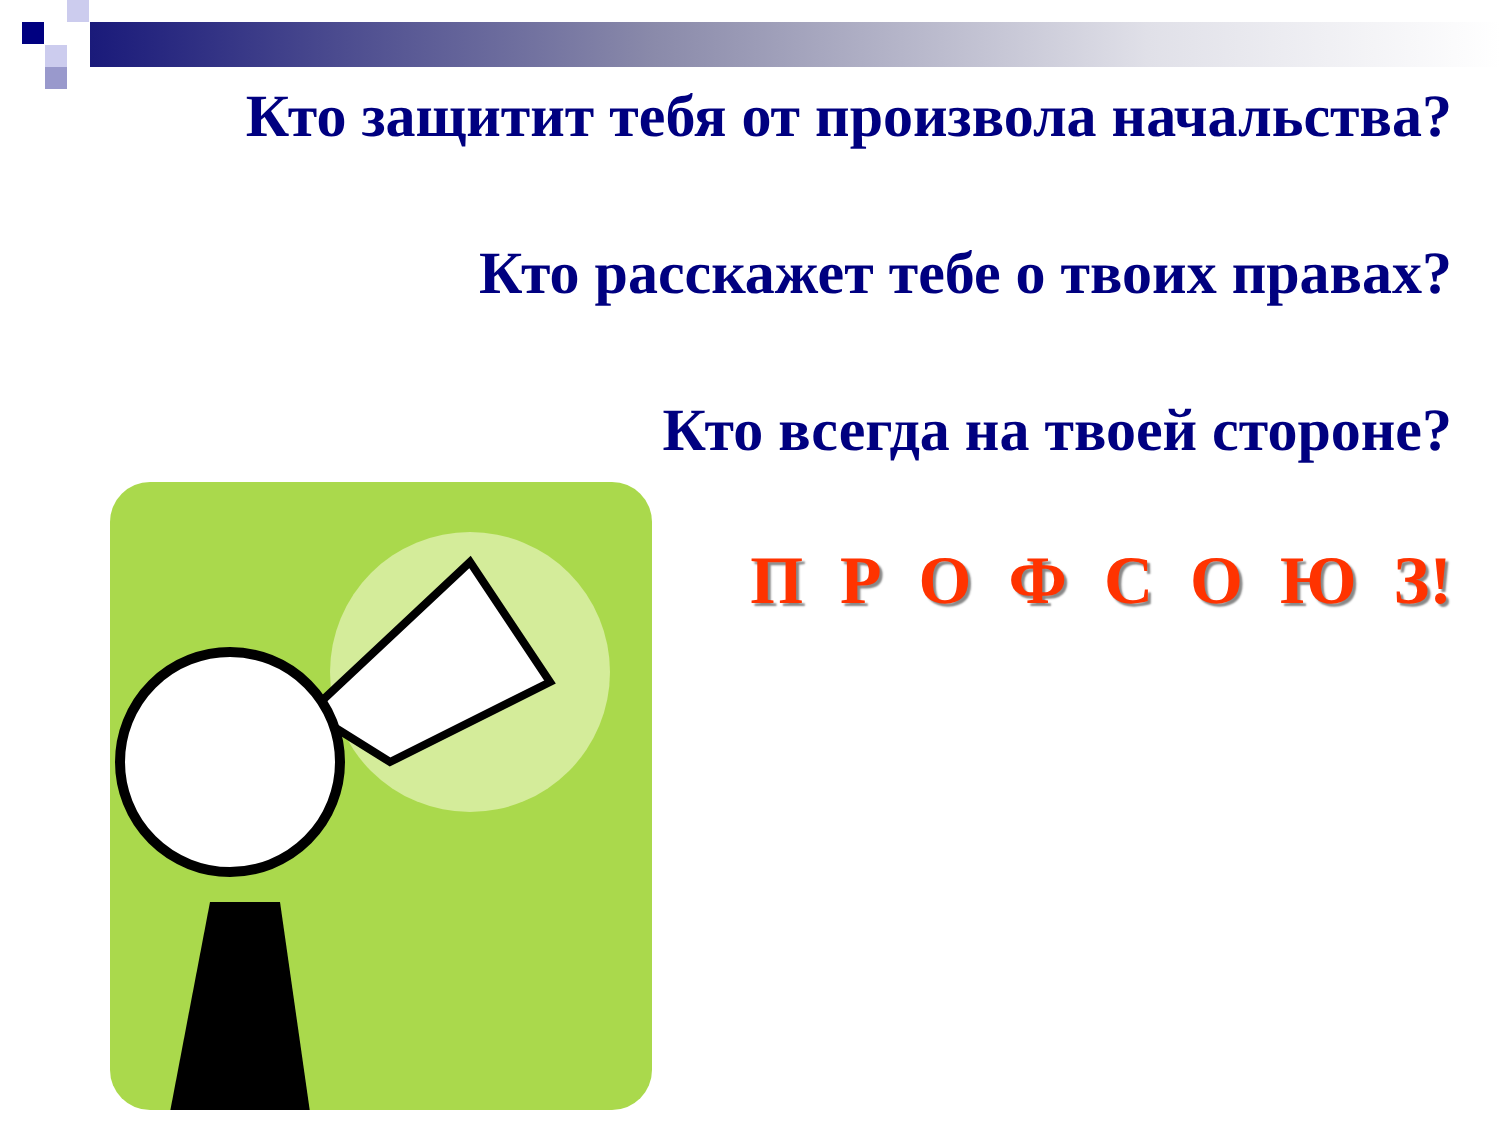Кто защитит тебя от произвола начальства?
Кто расскажет тебе о твоих правах?
Кто всегда на твоей стороне?
П Р О Ф С О Ю З!